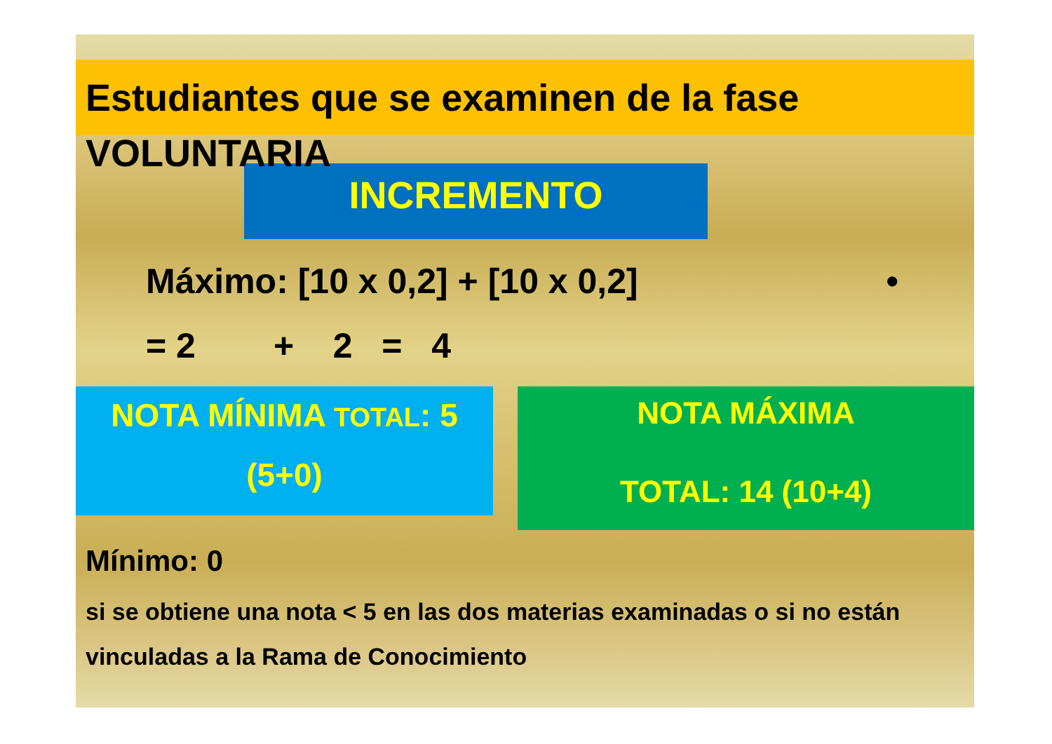Estudiantes que se examinen de la fase
VOLUNTARIA
INCREMENTO
Máximo: [10 x 0,2] + [10 x 0,2] •
= 2 + 2 = 4
NOTA MÍNIMA TOTAL: 5
(5+0)
NOTA MÁXIMA
TOTAL: 14 (10+4)
Mínimo: 0
si se obtiene una nota < 5 en las dos materias examinadas o si no están vinculadas a la Rama de Conocimiento